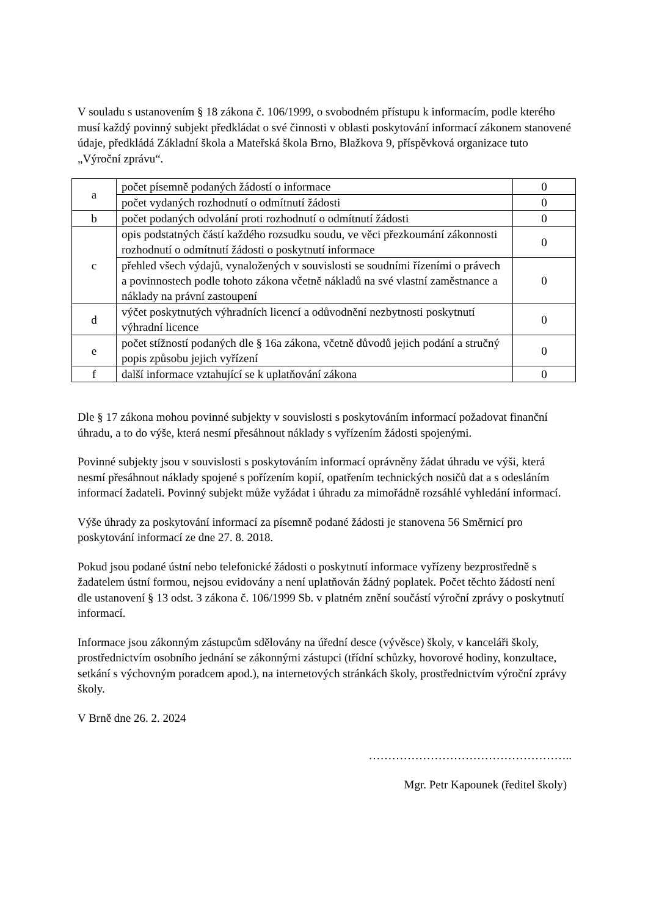V souladu s ustanovením § 18 zákona č. 106/1999, o svobodném přístupu k informacím, podle kterého musí každý povinný subjekt předkládat o své činnosti v oblasti poskytování informací zákonem stanovené údaje, předkládá Základní škola a Mateřská škola Brno, Blažkova 9, příspěvková organizace tuto „Výroční zprávu“.
| a | počet písemně podaných žádostí o informace | 0 |
| | počet vydaných rozhodnutí o odmítnutí žádosti | 0 |
| b | počet podaných odvolání proti rozhodnutí o odmítnutí žádosti | 0 |
| c | opis podstatných částí každého rozsudku soudu, ve věci přezkoumání zákonnosti rozhodnutí o odmítnutí žádosti o poskytnutí informace | 0 |
| | přehled všech výdajů, vynaložených v souvislosti se soudními řízeními o právech a povinnostech podle tohoto zákona včetně nákladů na své vlastní zaměstnance a náklady na právní zastoupení | 0 |
| d | výčet poskytnutých výhradních licencí a odůvodnění nezbytnosti poskytnutí výhradní licence | 0 |
| e | počet stížností podaných dle § 16a zákona, včetně důvodů jejich podání a stručný popis způsobu jejich vyřízení | 0 |
| f | další informace vztahující se k uplatňování zákona | 0 |
Dle § 17 zákona mohou povinné subjekty v souvislosti s poskytováním informací požadovat finanční úhradu, a to do výše, která nesmí přesáhnout náklady s vyřízením žádosti spojenými.
Povinné subjekty jsou v souvislosti s poskytováním informací oprávněny žádat úhradu ve výši, která nesmí přesáhnout náklady spojené s pořízením kopií, opatřením technických nosičů dat a s odesláním informací žadateli. Povinný subjekt může vyžádat i úhradu za mimořádně rozsáhlé vyhledání informací.
Výše úhrady za poskytování informací za písemně podané žádosti je stanovena 56 Směrnicí pro poskytování informací ze dne 27. 8. 2018.
Pokud jsou podané ústní nebo telefonické žádosti o poskytnutí informace vyřízeny bezprostředně s žadatelem ústní formou, nejsou evidovány a není uplatňován žádný poplatek. Počet těchto žádostí není dle ustanovení § 13 odst. 3 zákona č. 106/1999 Sb. v platném znění součástí výroční zprávy o poskytnutí informací.
Informace jsou zákonným zástupcům sdělovány na úřední desce (vývěsce) školy, v kanceláři školy, prostřednictvím osobního jednání se zákonnými zástupci (třídní schůzky, hovorové hodiny, konzultace, setkání s výchovným poradcem apod.), na internetových stránkách školy, prostřednictvím výroční zprávy školy.
V Brně dne 26. 2. 2024
……………………………………………..
Mgr. Petr Kapounek (ředitel školy)